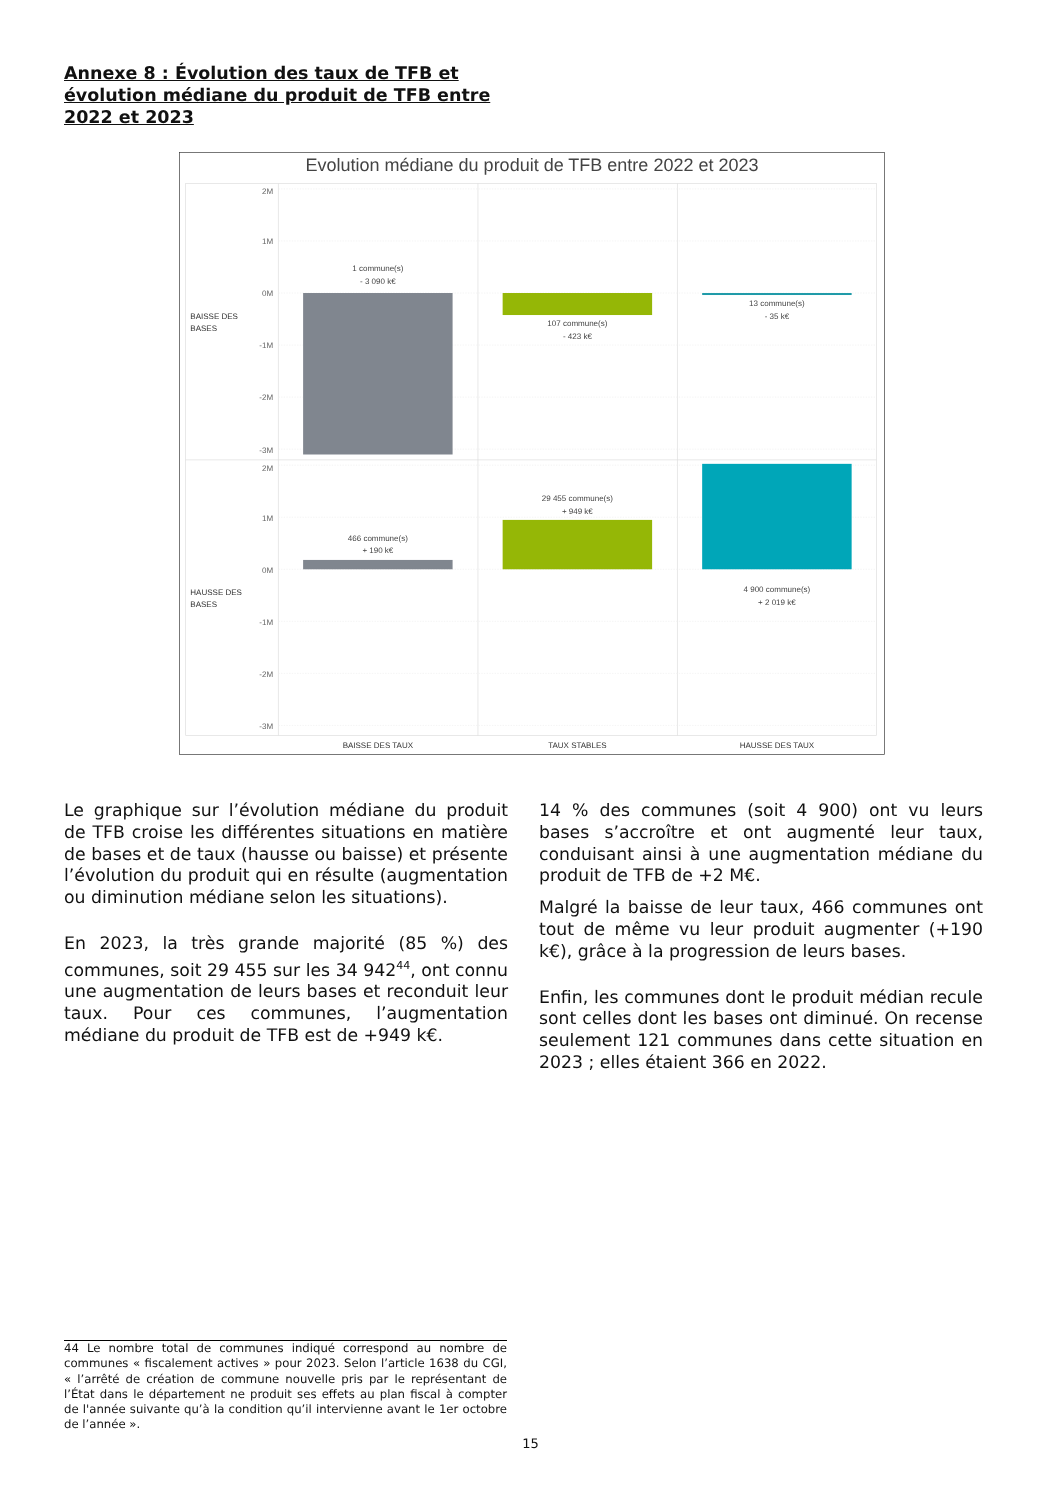Annexe 8 : Évolution des taux de TFB et évolution médiane du produit de TFB entre 2022 et 2023
Evolution médiane du produit de TFB entre 2022 et 2023
2M
1M
0M
-1M
-2M
-3M
2M
1M
0M
-1M
-2M
-3M
BAISSE DES
BASES
HAUSSE DES
BASES
1 commune(s)
- 3 090 k€
107 commune(s)
- 423 k€
13 commune(s)
- 35 k€
466 commune(s)
+ 190 k€
29 455 commune(s)
+ 949 k€
4 900 commune(s)
+ 2 019 k€
BAISSE DES TAUX
TAUX STABLES
HAUSSE DES TAUX
Le graphique sur l’évolution médiane du produit de TFB croise les différentes situations en matière de bases et de taux (hausse ou baisse) et présente l’évolution du produit qui en résulte (augmentation ou diminution médiane selon les situations).
En 2023, la très grande majorité (85 %) des communes, soit 29 455 sur les 34 942<sup>44</sup>, ont connu une augmentation de leurs bases et reconduit leur taux. Pour ces communes, l’augmentation médiane du produit de TFB est de +949 k€.
14 % des communes (soit 4 900) ont vu leurs bases s’accroître et ont augmenté leur taux, conduisant ainsi à une augmentation médiane du produit de TFB de +2 M€.
Malgré la baisse de leur taux, 466 communes ont tout de même vu leur produit augmenter (+190 k€), grâce à la progression de leurs bases.
Enfin, les communes dont le produit médian recule sont celles dont les bases ont diminué. On recense seulement 121 communes dans cette situation en 2023 ; elles étaient 366 en 2022.
44 Le nombre total de communes indiqué correspond au nombre de communes « fiscalement actives » pour 2023. Selon l’article 1638 du CGI, « l’arrêté de création de commune nouvelle pris par le représentant de l’État dans le département ne produit ses effets au plan fiscal à compter de l'année suivante qu’à la condition qu’il intervienne avant le 1er octobre de l’année ».
15